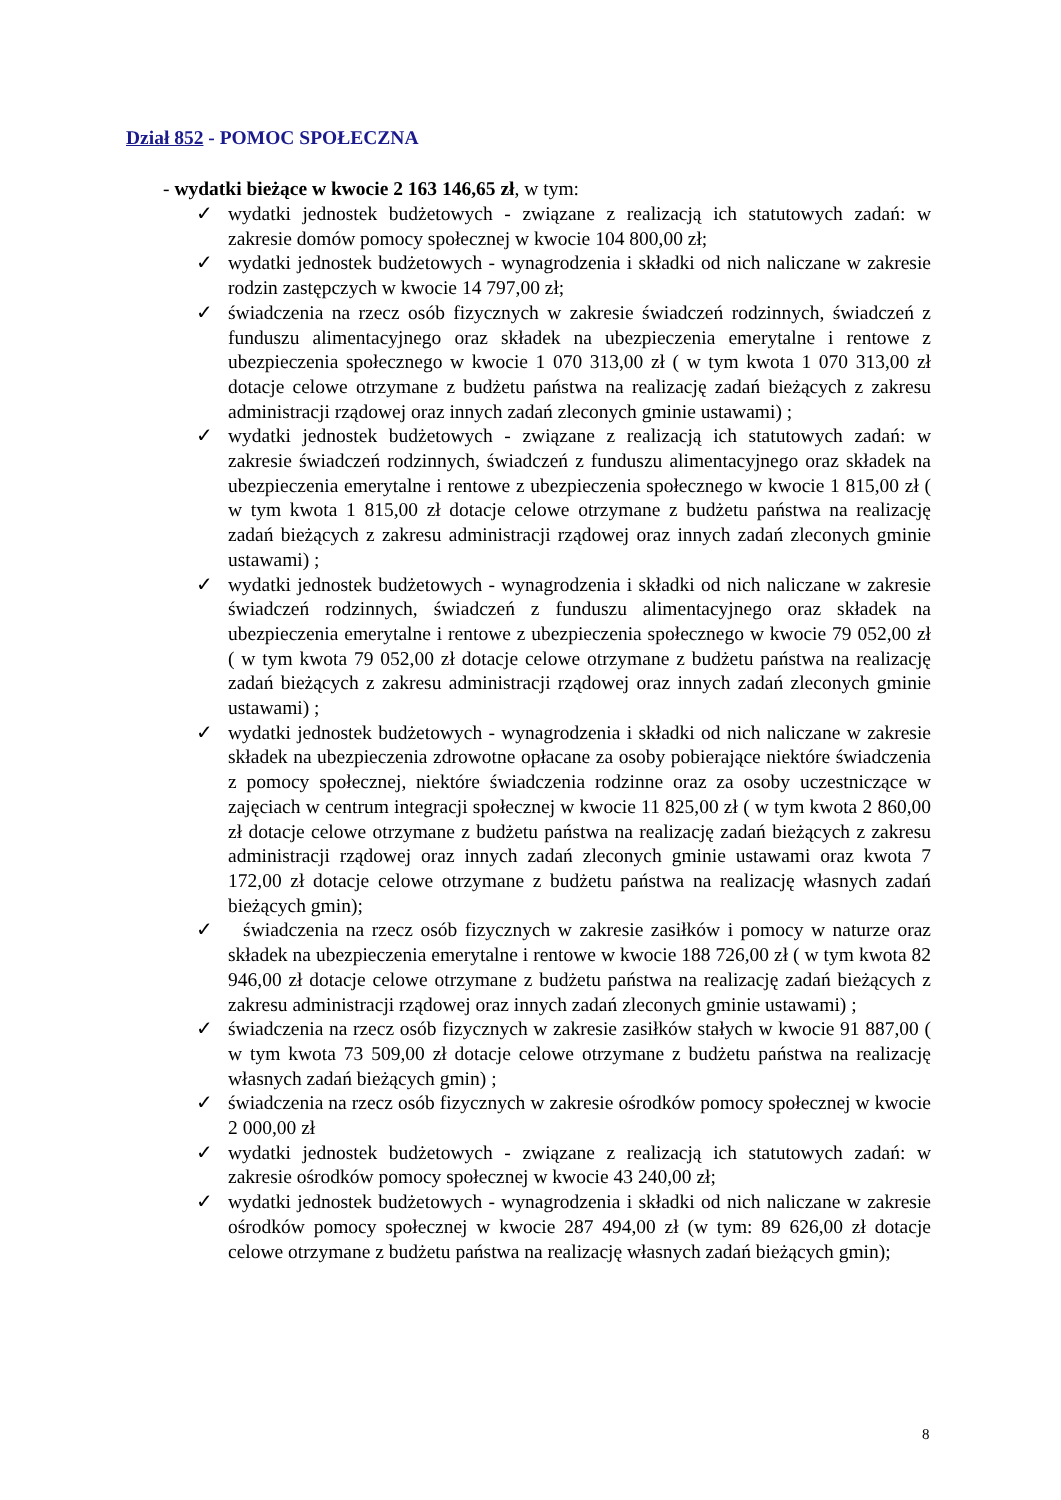Dział 852 - POMOC SPOŁECZNA
- wydatki bieżące w kwocie 2 163 146,65 zł, w tym:
✓ wydatki jednostek budżetowych - związane z realizacją ich statutowych zadań: w zakresie domów pomocy społecznej w kwocie 104 800,00 zł;
✓ wydatki jednostek budżetowych - wynagrodzenia i składki od nich naliczane w zakresie rodzin zastępczych w kwocie 14 797,00 zł;
✓ świadczenia na rzecz osób fizycznych w zakresie świadczeń rodzinnych, świadczeń z funduszu alimentacyjnego oraz składek na ubezpieczenia emerytalne i rentowe z ubezpieczenia społecznego w kwocie 1 070 313,00 zł ( w tym kwota 1 070 313,00 zł dotacje celowe otrzymane z budżetu państwa na realizację zadań bieżących z zakresu administracji rządowej oraz innych zadań zleconych gminie ustawami) ;
✓ wydatki jednostek budżetowych - związane z realizacją ich statutowych zadań: w zakresie świadczeń rodzinnych, świadczeń z funduszu alimentacyjnego oraz składek na ubezpieczenia emerytalne i rentowe z ubezpieczenia społecznego w kwocie 1 815,00 zł ( w tym kwota 1 815,00 zł dotacje celowe otrzymane z budżetu państwa na realizację zadań bieżących z zakresu administracji rządowej oraz innych zadań zleconych gminie ustawami) ;
✓ wydatki jednostek budżetowych - wynagrodzenia i składki od nich naliczane w zakresie świadczeń rodzinnych, świadczeń z funduszu alimentacyjnego oraz składek na ubezpieczenia emerytalne i rentowe z ubezpieczenia społecznego w kwocie 79 052,00 zł ( w tym kwota 79 052,00 zł dotacje celowe otrzymane z budżetu państwa na realizację zadań bieżących z zakresu administracji rządowej oraz innych zadań zleconych gminie ustawami) ;
✓ wydatki jednostek budżetowych - wynagrodzenia i składki od nich naliczane w zakresie składek na ubezpieczenia zdrowotne opłacane za osoby pobierające niektóre świadczenia z pomocy społecznej, niektóre świadczenia rodzinne oraz za osoby uczestniczące w zajęciach w centrum integracji społecznej w kwocie 11 825,00 zł ( w tym kwota 2 860,00 zł dotacje celowe otrzymane z budżetu państwa na realizację zadań bieżących z zakresu administracji rządowej oraz innych zadań zleconych gminie ustawami oraz kwota 7 172,00 zł dotacje celowe otrzymane z budżetu państwa na realizację własnych zadań bieżących gmin);
✓ świadczenia na rzecz osób fizycznych w zakresie zasiłków i pomocy w naturze oraz składek na ubezpieczenia emerytalne i rentowe w kwocie 188 726,00 zł ( w tym kwota 82 946,00 zł dotacje celowe otrzymane z budżetu państwa na realizację zadań bieżących z zakresu administracji rządowej oraz innych zadań zleconych gminie ustawami) ;
✓ świadczenia na rzecz osób fizycznych w zakresie zasiłków stałych w kwocie 91 887,00 ( w tym kwota 73 509,00 zł dotacje celowe otrzymane z budżetu państwa na realizację własnych zadań bieżących gmin) ;
✓ świadczenia na rzecz osób fizycznych w zakresie ośrodków pomocy społecznej w kwocie 2 000,00 zł
✓ wydatki jednostek budżetowych - związane z realizacją ich statutowych zadań: w zakresie ośrodków pomocy społecznej w kwocie 43 240,00 zł;
✓ wydatki jednostek budżetowych - wynagrodzenia i składki od nich naliczane w zakresie ośrodków pomocy społecznej w kwocie 287 494,00 zł (w tym: 89 626,00 zł dotacje celowe otrzymane z budżetu państwa na realizację własnych zadań bieżących gmin);
8